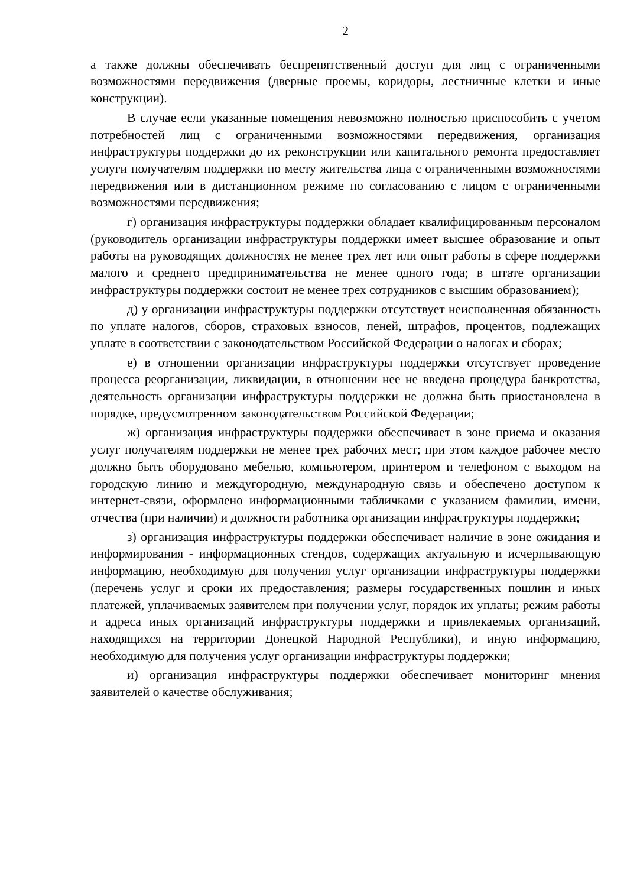2
а также должны обеспечивать беспрепятственный доступ для лиц с ограниченными возможностями передвижения (дверные проемы, коридоры, лестничные клетки и иные конструкции).
В случае если указанные помещения невозможно полностью приспособить с учетом потребностей лиц с ограниченными возможностями передвижения, организация инфраструктуры поддержки до их реконструкции или капитального ремонта предоставляет услуги получателям поддержки по месту жительства лица с ограниченными возможностями передвижения или в дистанционном режиме по согласованию с лицом с ограниченными возможностями передвижения;
г) организация инфраструктуры поддержки обладает квалифицированным персоналом (руководитель организации инфраструктуры поддержки имеет высшее образование и опыт работы на руководящих должностях не менее трех лет или опыт работы в сфере поддержки малого и среднего предпринимательства не менее одного года; в штате организации инфраструктуры поддержки состоит не менее трех сотрудников с высшим образованием);
д) у организации инфраструктуры поддержки отсутствует неисполненная обязанность по уплате налогов, сборов, страховых взносов, пеней, штрафов, процентов, подлежащих уплате в соответствии с законодательством Российской Федерации о налогах и сборах;
е) в отношении организации инфраструктуры поддержки отсутствует проведение процесса реорганизации, ликвидации, в отношении нее не введена процедура банкротства, деятельность организации инфраструктуры поддержки не должна быть приостановлена в порядке, предусмотренном законодательством Российской Федерации;
ж) организация инфраструктуры поддержки обеспечивает в зоне приема и оказания услуг получателям поддержки не менее трех рабочих мест; при этом каждое рабочее место должно быть оборудовано мебелью, компьютером, принтером и телефоном с выходом на городскую линию и междугородную, международную связь и обеспечено доступом к интернет-связи, оформлено информационными табличками с указанием фамилии, имени, отчества (при наличии) и должности работника организации инфраструктуры поддержки;
з) организация инфраструктуры поддержки обеспечивает наличие в зоне ожидания и информирования - информационных стендов, содержащих актуальную и исчерпывающую информацию, необходимую для получения услуг организации инфраструктуры поддержки (перечень услуг и сроки их предоставления; размеры государственных пошлин и иных платежей, уплачиваемых заявителем при получении услуг, порядок их уплаты; режим работы и адреса иных организаций инфраструктуры поддержки и привлекаемых организаций, находящихся на территории Донецкой Народной Республики), и иную информацию, необходимую для получения услуг организации инфраструктуры поддержки;
и) организация инфраструктуры поддержки обеспечивает мониторинг мнения заявителей о качестве обслуживания;